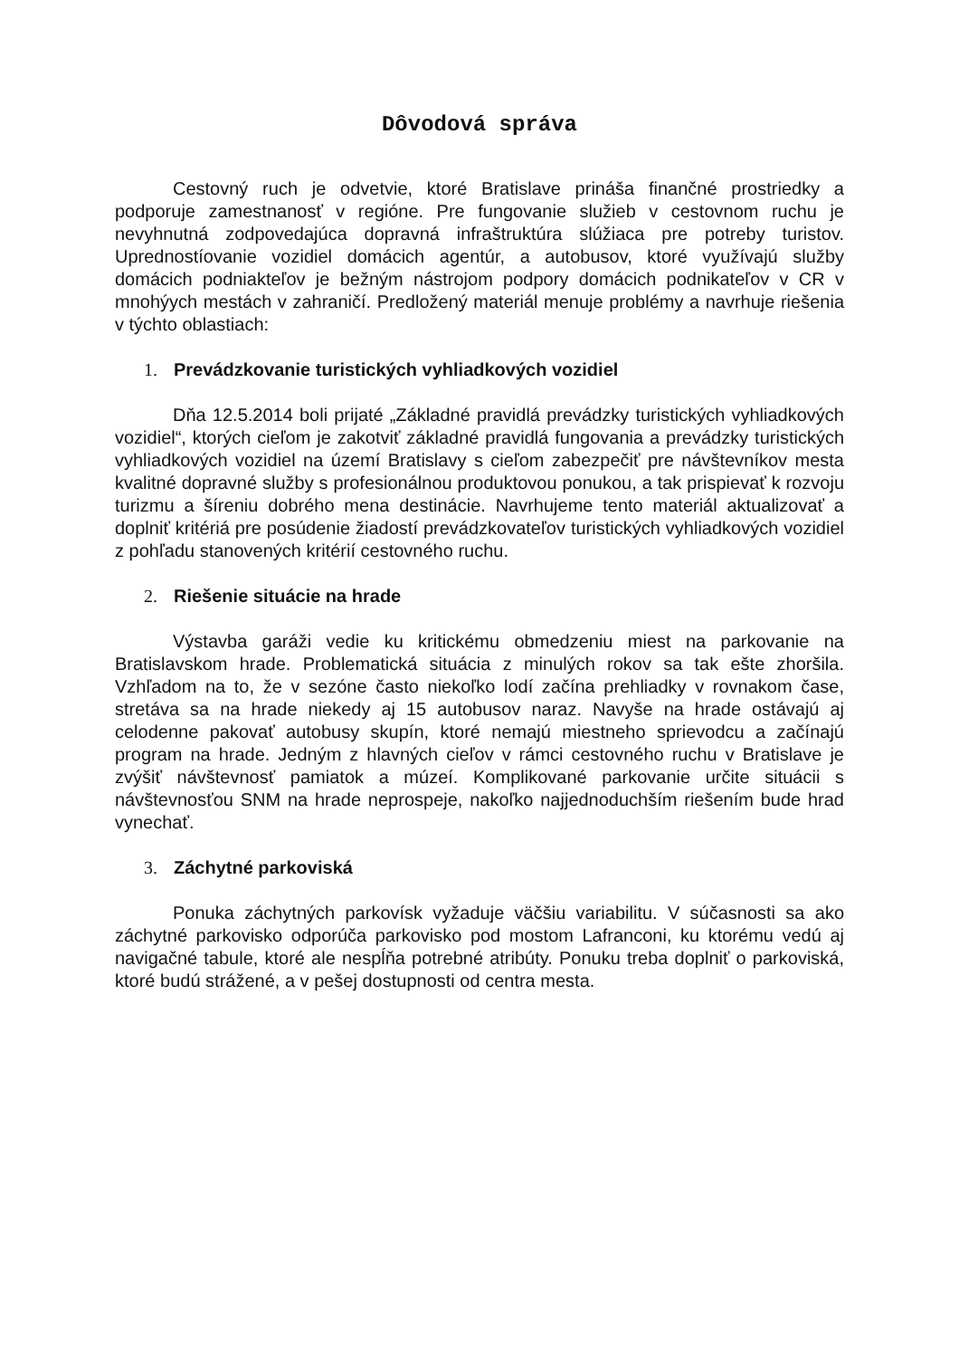Dôvodová správa
Cestovný ruch je odvetvie, ktoré Bratislave prináša finančné prostriedky a podporuje zamestnanosť v regióne. Pre fungovanie služieb v cestovnom ruchu je nevyhnutná zodpovedajúca dopravná infraštruktúra slúžiaca pre potreby turistov. Upredností­ovanie vozidiel domácich agentúr, a autobusov, ktoré využívajú služby domácich podniakteľov je bežným nástrojom podpory domácich podnikateľov v CR v mnohýych mestách v zahraničí. Predložený materiál menuje problémy a navrhuje riešenia v týchto oblastiach:
1. Prevádzkovanie turistických vyhliadkových vozidiel
Dňa 12.5.2014 boli prijaté „Základné pravidlá prevádzky turistických vyhliadkových vozidiel“, ktorých cieľom je zakotviť základné pravidlá fungovania a prevádzky turistických vyhliadkových vozidiel na území Bratislavy s cieľom zabezpečiť pre návštevníkov mesta kvalitné dopravné služby s profesionálnou produktovou ponukou, a tak prispievať k rozvoju turizmu a šíreniu dobrého mena destinácie. Navrhujeme tento materiál aktualizovať a doplniť kritériá pre posúdenie žiadostí prevádzkovateľov turistických vyhliadkových vozidiel z pohľadu stanovených kritérií cestovného ruchu.
2. Riešenie situácie na hrade
Výstavba garáži vedie ku kritickému obmedzeniu miest na parkovanie na Bratislavskom hrade. Problematická situácia z minulých rokov sa tak ešte zhoršila. Vzhľadom na to, že v sezóne často niekoľko lodí začína prehliadky v rovnakom čase, stretáva sa na hrade niekedy aj 15 autobusov naraz. Navyše na hrade ostávajú aj celodenne pakovať autobusy skupín, ktoré nemajú miestneho sprievodcu a začínajú program na hrade. Jedným z hlavných cieľov v rámci cestovného ruchu v Bratislave je zvýšiť návštevnosť pamiatok a múzeí. Komplikované parkovanie určite situácii s návštevnosťou SNM na hrade neprospeje, nakoľko najjednoduchším riešením bude hrad vynechať.
3. Záchytné parkoviská
Ponuka záchytných parkovísk vyžaduje väčšiu variabilitu. V súčasnosti sa ako záchytné parkovisko odporúča parkovisko pod mostom Lafranconi, ku ktorému vedú aj navigačné tabule, ktoré ale nespĺňa potrebné atribúty. Ponuku treba doplniť o parkoviská, ktoré budú strážené, a v pešej dostupnosti od centra mesta.